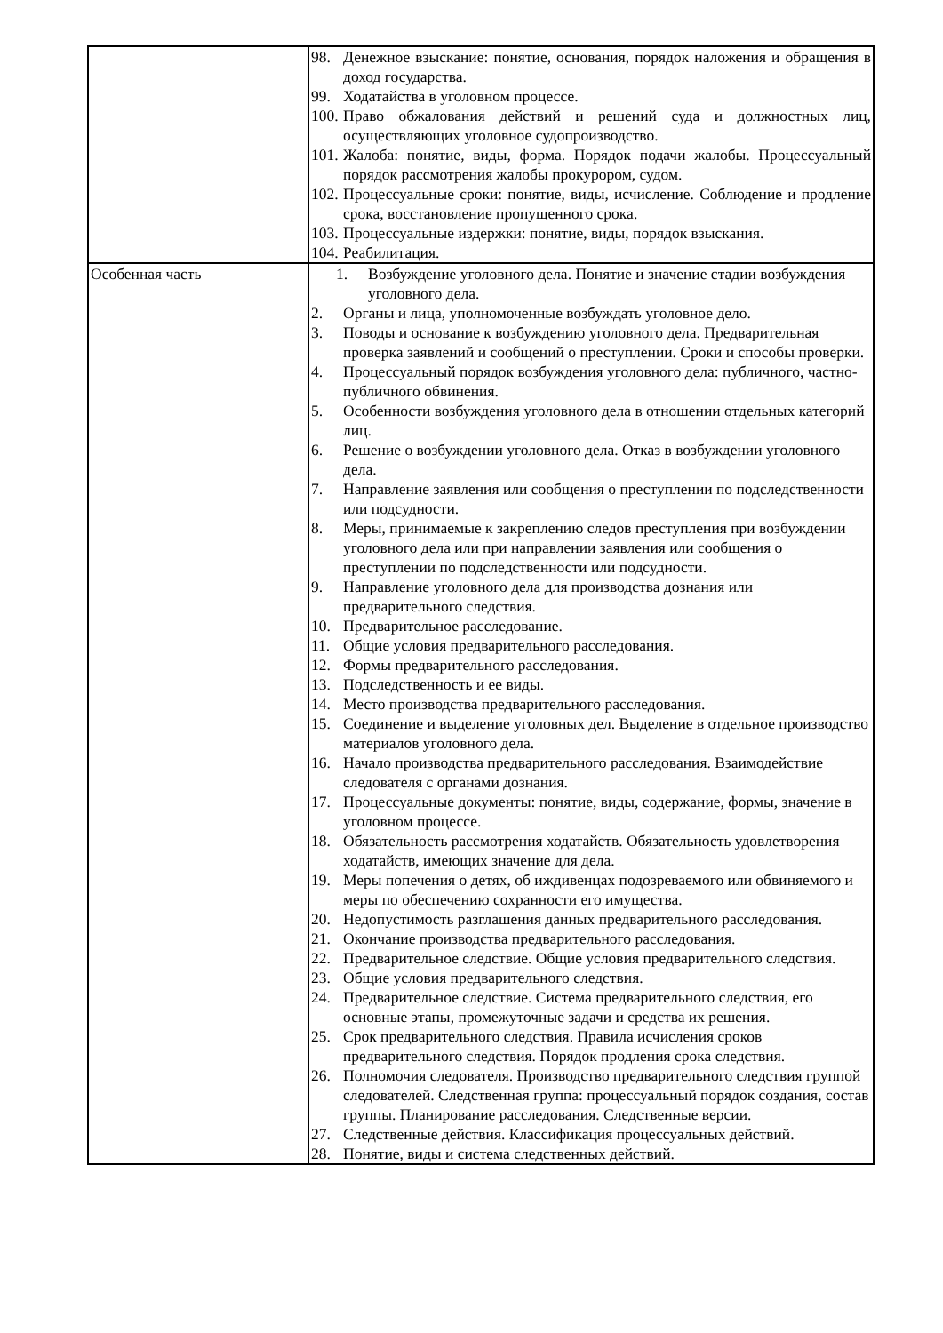| | 98. Денежное взыскание: понятие, основания, порядок наложения и обращения в доход государства. 99. Ходатайства в уголовном процессе. 100. Право обжалования действий и решений суда и должностных лиц, осуществляющих уголовное судопроизводство. 101. Жалоба: понятие, виды, форма. Порядок подачи жалобы. Процессуальный порядок рассмотрения жалобы прокурором, судом. 102. Процессуальные сроки: понятие, виды, исчисление. Соблюдение и продление срока, восстановление пропущенного срока. 103. Процессуальные издержки: понятие, виды, порядок взыскания. 104. Реабилитация. |
| Особенная часть | 1. Возбуждение уголовного дела. Понятие и значение стадии возбуждения уголовного дела. 2. Органы и лица, уполномоченные возбуждать уголовное дело. 3. Поводы и основание к возбуждению уголовного дела. Предварительная проверка заявлений и сообщений о преступлении. Сроки и способы проверки. 4. Процессуальный порядок возбуждения уголовного дела: публичного, частно-публичного обвинения. 5. Особенности возбуждения уголовного дела в отношении отдельных категорий лиц. 6. Решение о возбуждении уголовного дела. Отказ в возбуждении уголовного дела. 7. Направление заявления или сообщения о преступлении по подследственности или подсудности. 8. Меры, принимаемые к закреплению следов преступления при возбуждении уголовного дела или при направлении заявления или сообщения о преступлении по подследственности или подсудности. 9. Направление уголовного дела для производства дознания или предварительного следствия. 10. Предварительное расследование. 11. Общие условия предварительного расследования. 12. Формы предварительного расследования. 13. Подследственность и ее виды. 14. Место производства предварительного расследования. 15. Соединение и выделение уголовных дел. Выделение в отдельное производство материалов уголовного дела. 16. Начало производства предварительного расследования. Взаимодействие следователя с органами дознания. 17. Процессуальные документы: понятие, виды, содержание, формы, значение в уголовном процессе. 18. Обязательность рассмотрения ходатайств. Обязательность удовлетворения ходатайств, имеющих значение для дела. 19. Меры попечения о детях, об иждивенцах подозреваемого или обвиняемого и меры по обеспечению сохранности его имущества. 20. Недопустимость разглашения данных предварительного расследования. 21. Окончание производства предварительного расследования. 22. Предварительное следствие. Общие условия предварительного следствия. 23. Общие условия предварительного следствия. 24. Предварительное следствие. Система предварительного следствия, его основные этапы, промежуточные задачи и средства их решения. 25. Срок предварительного следствия. Правила исчисления сроков предварительного следствия. Порядок продления срока следствия. 26. Полномочия следователя. Производство предварительного следствия группой следователей. Следственная группа: процессуальный порядок создания, состав группы. Планирование расследования. Следственные версии. 27. Следственные действия. Классификация процессуальных действий. 28. Понятие, виды и система следственных действий. |